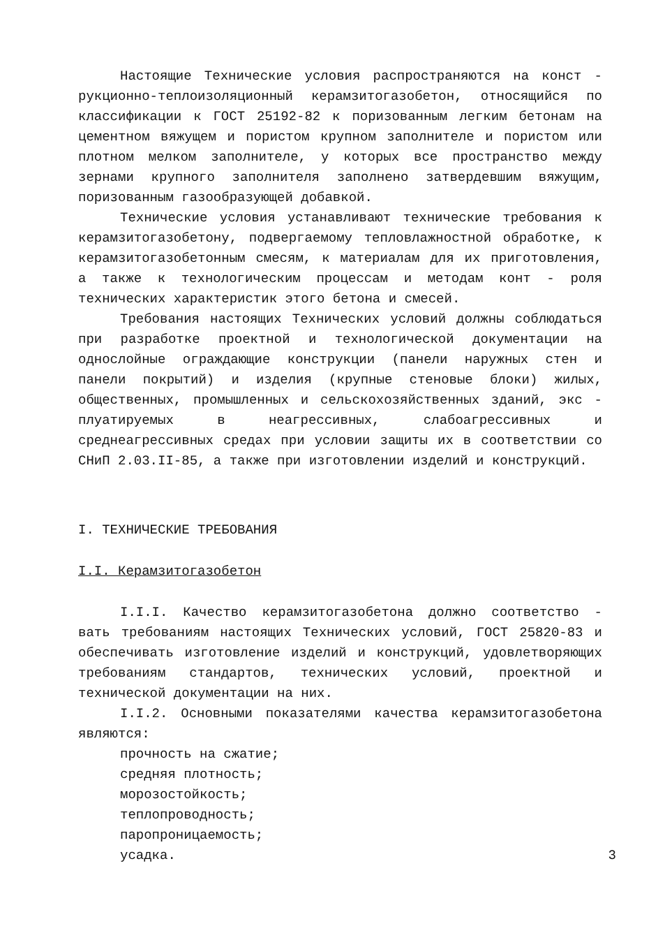Настоящие Технические условия распространяются на конст - рукционно-теплоизоляционный керамзитогазобетон, относящийся по классификации к ГОСТ 25192-82 к поризованным легким бетонам на цементном вяжущем и пористом крупном заполнителе и пористом или плотном мелком заполнителе, у которых все пространство между зернами крупного заполнителя заполнено затвердевшим вяжущим, поризованным газообразующей добавкой.
Технические условия устанавливают технические требования к керамзитогазобетону, подвергаемому тепловлажностной обработке, к керамзитогазобетонным смесям, к материалам для их приготовления, а также к технологическим процессам и методам конт - роля технических характеристик этого бетона и смесей.
Требования настоящих Технических условий должны соблюдаться при разработке проектной и технологической документации на однослойные ограждающие конструкции (панели наружных стен и панели покрытий) и изделия (крупные стеновые блоки) жилых, общественных, промышленных и сельскохозяйственных зданий, экс - плуатируемых в неагрессивных, слабоагрессивных и среднеагрессивных средах при условии защиты их в соответствии со СНиП 2.03.II-85, а также при изготовлении изделий и конструкций.
I. ТЕХНИЧЕСКИЕ ТРЕБОВАНИЯ
I.I. Керамзитогазобетон
I.I.I. Качество керамзитогазобетона должно соответство - вать требованиям настоящих Технических условий, ГОСТ 25820-83 и обеспечивать изготовление изделий и конструкций, удовлетворяющих требованиям стандартов, технических условий, проектной и технической документации на них.
I.I.2. Основными показателями качества керамзитогазобетона являются:
прочность на сжатие;
средняя плотность;
морозостойкость;
теплопроводность;
паропроницаемость;
усадка.
3